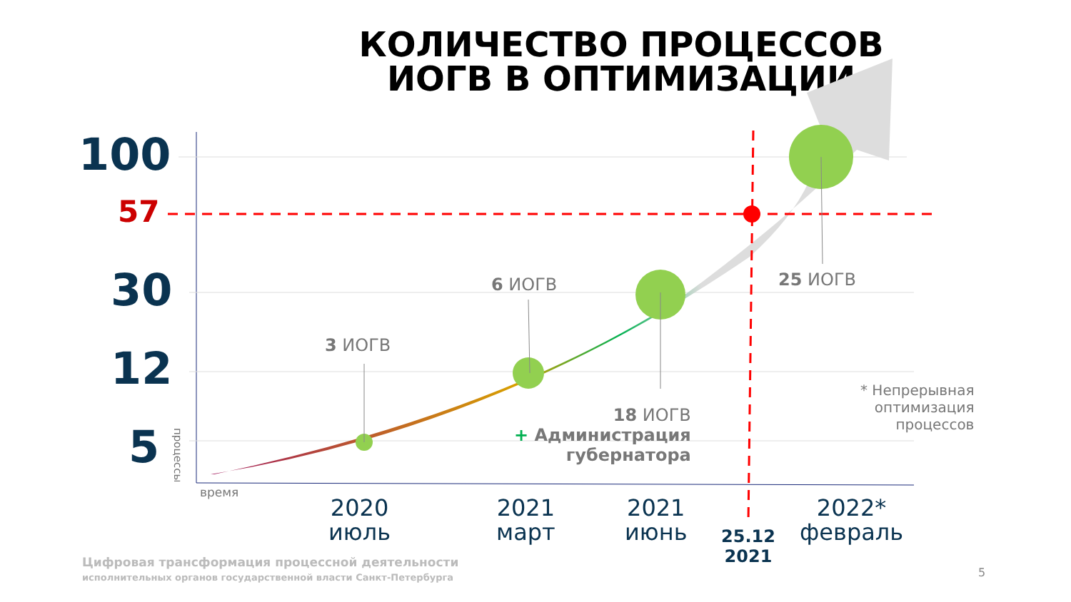КОЛИЧЕСТВО ПРОЦЕССОВ
ИОГВ В ОПТИМИЗАЦИИ
100
57
30
12
5
процессы
время
3 ИОГВ
6 ИОГВ 25 ИОГВ
18 ИОГВ
+ Администрация
губернатора
* Непрерывная
оптимизация
процессов
2020
июль
2021
март
2021
июнь
25.12
2021
2022*
февраль
Цифровая трансформация процессной деятельности
исполнительных органов государственной власти Санкт-Петербурга
5